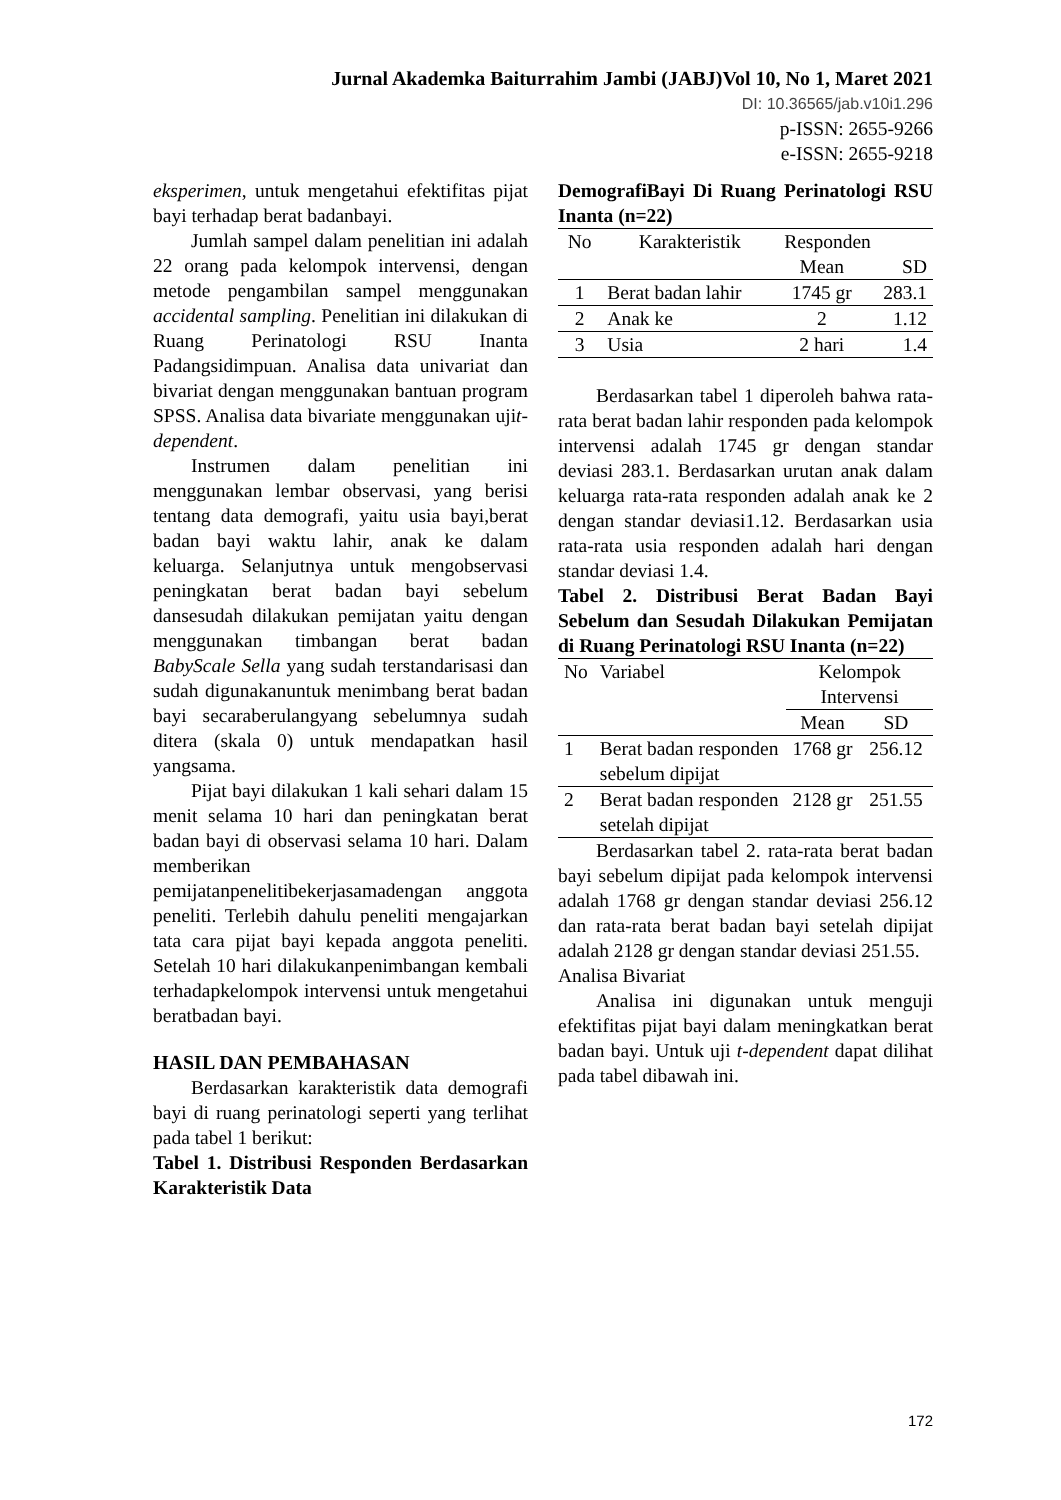Jurnal Akademka Baiturrahim Jambi (JABJ)Vol 10, No 1, Maret 2021
DI: 10.36565/jab.v10i1.296
p-ISSN: 2655-9266
e-ISSN: 2655-9218
eksperimen, untuk mengetahui efektifitas pijat bayi terhadap berat badanbayi.
Jumlah sampel dalam penelitian ini adalah 22 orang pada kelompok intervensi, dengan metode pengambilan sampel menggunakan accidental sampling. Penelitian ini dilakukan di Ruang Perinatologi RSU Inanta Padangsidimpuan. Analisa data univariat dan bivariat dengan menggunakan bantuan program SPSS. Analisa data bivariate menggunakan ujit-dependent.
Instrumen dalam penelitian ini menggunakan lembar observasi, yang berisi tentang data demografi, yaitu usia bayi,berat badan bayi waktu lahir, anak ke dalam keluarga. Selanjutnya untuk mengobservasi peningkatan berat badan bayi sebelum dansesudah dilakukan pemijatan yaitu dengan menggunakan timbangan berat badan BabyScale Sella yang sudah terstandarisasi dan sudah digunakanuntuk menimbang berat badan bayi secaraberulangyang sebelumnya sudah ditera (skala 0) untuk mendapatkan hasil yangsama.
Pijat bayi dilakukan 1 kali sehari dalam 15 menit selama 10 hari dan peningkatan berat badan bayi di observasi selama 10 hari. Dalam memberikan pemijatanpenelitibekerjasamadengan anggota peneliti. Terlebih dahulu peneliti mengajarkan tata cara pijat bayi kepada anggota peneliti. Setelah 10 hari dilakukanpenimbangan kembali terhadapkelompok intervensi untuk mengetahui beratbadan bayi.
HASIL DAN PEMBAHASAN
Berdasarkan karakteristik data demografi bayi di ruang perinatologi seperti yang terlihat pada tabel 1 berikut:
Tabel 1. Distribusi Responden Berdasarkan Karakteristik Data
DemografiBayi Di Ruang Perinatologi RSU Inanta (n=22)
| No | Karakteristik | Responden | |
| --- | --- | --- | --- |
| | | Mean | SD |
| 1 | Berat badan lahir | 1745 gr | 283.1 |
| 2 | Anak ke | 2 | 1.12 |
| 3 | Usia | 2 hari | 1.4 |
Berdasarkan tabel 1 diperoleh bahwa rata- rata berat badan lahir responden pada kelompok intervensi adalah 1745 gr dengan standar deviasi 283.1. Berdasarkan urutan anak dalam keluarga rata-rata responden adalah anak ke 2 dengan standar deviasi1.12. Berdasarkan usia rata-rata usia responden adalah hari dengan standar deviasi 1.4.
Tabel 2. Distribusi Berat Badan Bayi Sebelum dan Sesudah Dilakukan Pemijatan di Ruang Perinatologi RSU Inanta (n=22)
| No | Variabel | Kelompok Intervensi | |
| --- | --- | --- | --- |
| | | Mean | SD |
| 1 | Berat badan responden sebelum dipijat | 1768 gr | 256.12 |
| 2 | Berat badan responden setelah dipijat | 2128 gr | 251.55 |
Berdasarkan tabel 2. rata-rata berat badan bayi sebelum dipijat pada kelompok intervensi adalah 1768 gr dengan standar deviasi 256.12 dan rata-rata berat badan bayi setelah dipijat adalah 2128 gr dengan standar deviasi 251.55.
Analisa Bivariat
Analisa ini digunakan untuk menguji efektifitas pijat bayi dalam meningkatkan berat badan bayi. Untuk uji t-dependent dapat dilihat pada tabel dibawah ini.
172